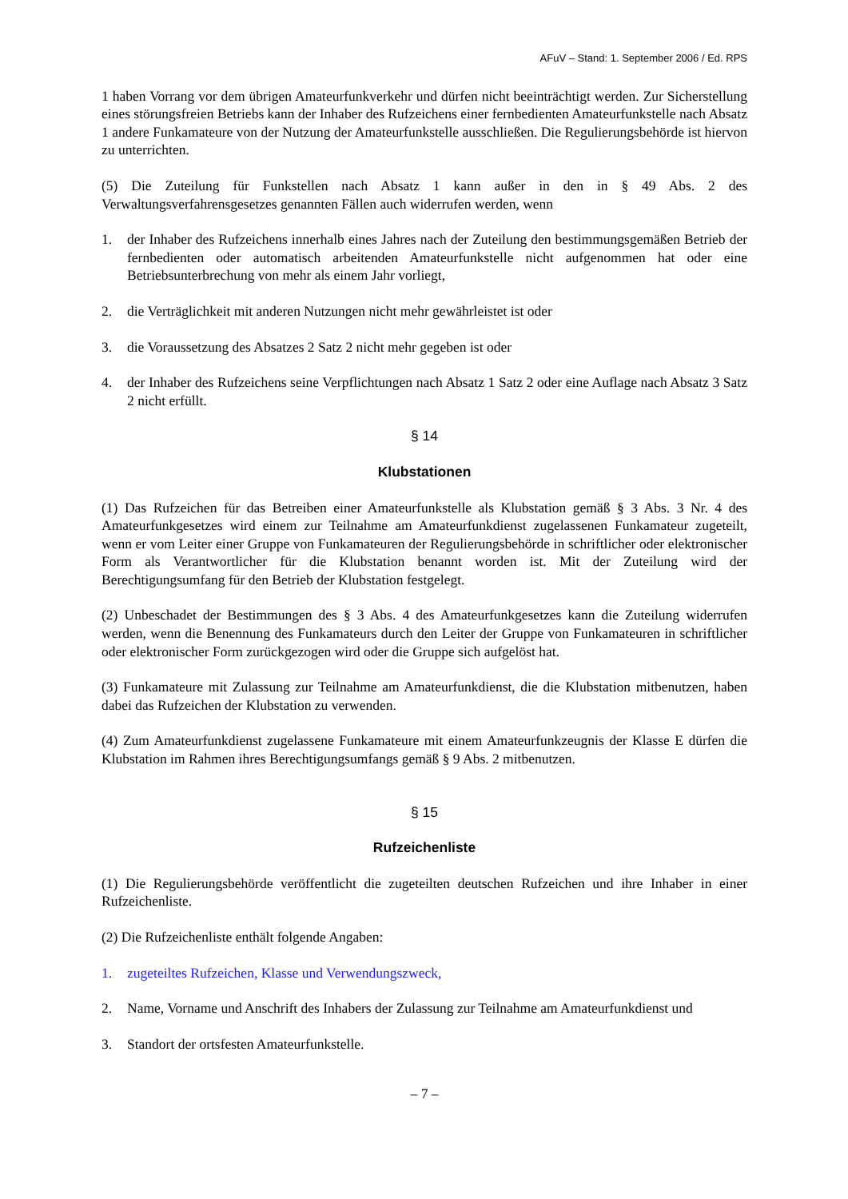AFuV – Stand: 1. September 2006 / Ed. RPS
1 haben Vorrang vor dem übrigen Amateurfunkverkehr und dürfen nicht beeinträchtigt werden. Zur Sicherstellung eines störungsfreien Betriebs kann der Inhaber des Rufzeichens einer fernbedienten Amateurfunkstelle nach Absatz 1 andere Funkamateure von der Nutzung der Amateurfunkstelle ausschließen. Die Regulierungsbehörde ist hiervon zu unterrichten.
(5) Die Zuteilung für Funkstellen nach Absatz 1 kann außer in den in § 49 Abs. 2 des Verwaltungsverfahrensgesetzes genannten Fällen auch widerrufen werden, wenn
1. der Inhaber des Rufzeichens innerhalb eines Jahres nach der Zuteilung den bestimmungsgemäßen Betrieb der fernbedienten oder automatisch arbeitenden Amateurfunkstelle nicht aufgenommen hat oder eine Betriebsunterbrechung von mehr als einem Jahr vorliegt,
2. die Verträglichkeit mit anderen Nutzungen nicht mehr gewährleistet ist oder
3. die Voraussetzung des Absatzes 2 Satz 2 nicht mehr gegeben ist oder
4. der Inhaber des Rufzeichens seine Verpflichtungen nach Absatz 1 Satz 2 oder eine Auflage nach Absatz 3 Satz 2 nicht erfüllt.
§ 14
Klubstationen
(1) Das Rufzeichen für das Betreiben einer Amateurfunkstelle als Klubstation gemäß § 3 Abs. 3 Nr. 4 des Amateurfunkgesetzes wird einem zur Teilnahme am Amateurfunkdienst zugelassenen Funkamateur zugeteilt, wenn er vom Leiter einer Gruppe von Funkamateuren der Regulierungsbehörde in schriftlicher oder elektronischer Form als Verantwortlicher für die Klubstation benannt worden ist. Mit der Zuteilung wird der Berechtigungsumfang für den Betrieb der Klubstation festgelegt.
(2) Unbeschadet der Bestimmungen des § 3 Abs. 4 des Amateurfunkgesetzes kann die Zuteilung widerrufen werden, wenn die Benennung des Funkamateurs durch den Leiter der Gruppe von Funkamateuren in schriftlicher oder elektronischer Form zurückgezogen wird oder die Gruppe sich aufgelöst hat.
(3) Funkamateure mit Zulassung zur Teilnahme am Amateurfunkdienst, die die Klubstation mitbenutzen, haben dabei das Rufzeichen der Klubstation zu verwenden.
(4) Zum Amateurfunkdienst zugelassene Funkamateure mit einem Amateurfunkzeugnis der Klasse E dürfen die Klubstation im Rahmen ihres Berechtigungsumfangs gemäß § 9 Abs. 2 mitbenutzen.
§ 15
Rufzeichenliste
(1) Die Regulierungsbehörde veröffentlicht die zugeteilten deutschen Rufzeichen und ihre Inhaber in einer Rufzeichenliste.
(2) Die Rufzeichenliste enthält folgende Angaben:
1. zugeteiltes Rufzeichen, Klasse und Verwendungszweck,
2. Name, Vorname und Anschrift des Inhabers der Zulassung zur Teilnahme am Amateurfunkdienst und
3. Standort der ortsfesten Amateurfunkstelle.
– 7 –